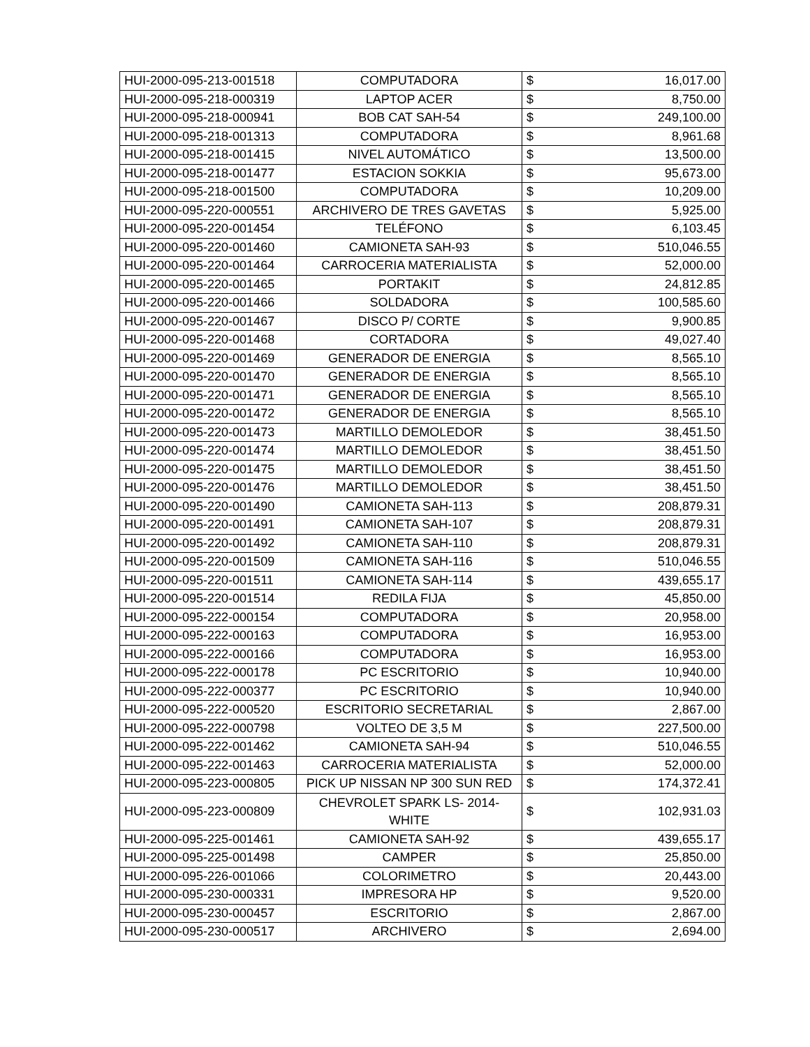| HUI-2000-095-213-001518 | COMPUTADORA | $ | 16,017.00 |
| HUI-2000-095-218-000319 | LAPTOP ACER | $ | 8,750.00 |
| HUI-2000-095-218-000941 | BOB CAT SAH-54 | $ | 249,100.00 |
| HUI-2000-095-218-001313 | COMPUTADORA | $ | 8,961.68 |
| HUI-2000-095-218-001415 | NIVEL AUTOMÁTICO | $ | 13,500.00 |
| HUI-2000-095-218-001477 | ESTACION SOKKIA | $ | 95,673.00 |
| HUI-2000-095-218-001500 | COMPUTADORA | $ | 10,209.00 |
| HUI-2000-095-220-000551 | ARCHIVERO DE TRES GAVETAS | $ | 5,925.00 |
| HUI-2000-095-220-001454 | TELÉFONO | $ | 6,103.45 |
| HUI-2000-095-220-001460 | CAMIONETA SAH-93 | $ | 510,046.55 |
| HUI-2000-095-220-001464 | CARROCERIA MATERIALISTA | $ | 52,000.00 |
| HUI-2000-095-220-001465 | PORTAKIT | $ | 24,812.85 |
| HUI-2000-095-220-001466 | SOLDADORA | $ | 100,585.60 |
| HUI-2000-095-220-001467 | DISCO P/ CORTE | $ | 9,900.85 |
| HUI-2000-095-220-001468 | CORTADORA | $ | 49,027.40 |
| HUI-2000-095-220-001469 | GENERADOR DE ENERGIA | $ | 8,565.10 |
| HUI-2000-095-220-001470 | GENERADOR DE ENERGIA | $ | 8,565.10 |
| HUI-2000-095-220-001471 | GENERADOR DE ENERGIA | $ | 8,565.10 |
| HUI-2000-095-220-001472 | GENERADOR DE ENERGIA | $ | 8,565.10 |
| HUI-2000-095-220-001473 | MARTILLO DEMOLEDOR | $ | 38,451.50 |
| HUI-2000-095-220-001474 | MARTILLO DEMOLEDOR | $ | 38,451.50 |
| HUI-2000-095-220-001475 | MARTILLO DEMOLEDOR | $ | 38,451.50 |
| HUI-2000-095-220-001476 | MARTILLO DEMOLEDOR | $ | 38,451.50 |
| HUI-2000-095-220-001490 | CAMIONETA SAH-113 | $ | 208,879.31 |
| HUI-2000-095-220-001491 | CAMIONETA SAH-107 | $ | 208,879.31 |
| HUI-2000-095-220-001492 | CAMIONETA SAH-110 | $ | 208,879.31 |
| HUI-2000-095-220-001509 | CAMIONETA SAH-116 | $ | 510,046.55 |
| HUI-2000-095-220-001511 | CAMIONETA SAH-114 | $ | 439,655.17 |
| HUI-2000-095-220-001514 | REDILA FIJA | $ | 45,850.00 |
| HUI-2000-095-222-000154 | COMPUTADORA | $ | 20,958.00 |
| HUI-2000-095-222-000163 | COMPUTADORA | $ | 16,953.00 |
| HUI-2000-095-222-000166 | COMPUTADORA | $ | 16,953.00 |
| HUI-2000-095-222-000178 | PC ESCRITORIO | $ | 10,940.00 |
| HUI-2000-095-222-000377 | PC ESCRITORIO | $ | 10,940.00 |
| HUI-2000-095-222-000520 | ESCRITORIO SECRETARIAL | $ | 2,867.00 |
| HUI-2000-095-222-000798 | VOLTEO DE 3,5 M | $ | 227,500.00 |
| HUI-2000-095-222-001462 | CAMIONETA SAH-94 | $ | 510,046.55 |
| HUI-2000-095-222-001463 | CARROCERIA MATERIALISTA | $ | 52,000.00 |
| HUI-2000-095-223-000805 | PICK UP NISSAN NP 300 SUN RED | $ | 174,372.41 |
| HUI-2000-095-223-000809 | CHEVROLET SPARK LS- 2014- WHITE | $ | 102,931.03 |
| HUI-2000-095-225-001461 | CAMIONETA SAH-92 | $ | 439,655.17 |
| HUI-2000-095-225-001498 | CAMPER | $ | 25,850.00 |
| HUI-2000-095-226-001066 | COLORIMETRO | $ | 20,443.00 |
| HUI-2000-095-230-000331 | IMPRESORA HP | $ | 9,520.00 |
| HUI-2000-095-230-000457 | ESCRITORIO | $ | 2,867.00 |
| HUI-2000-095-230-000517 | ARCHIVERO | $ | 2,694.00 |